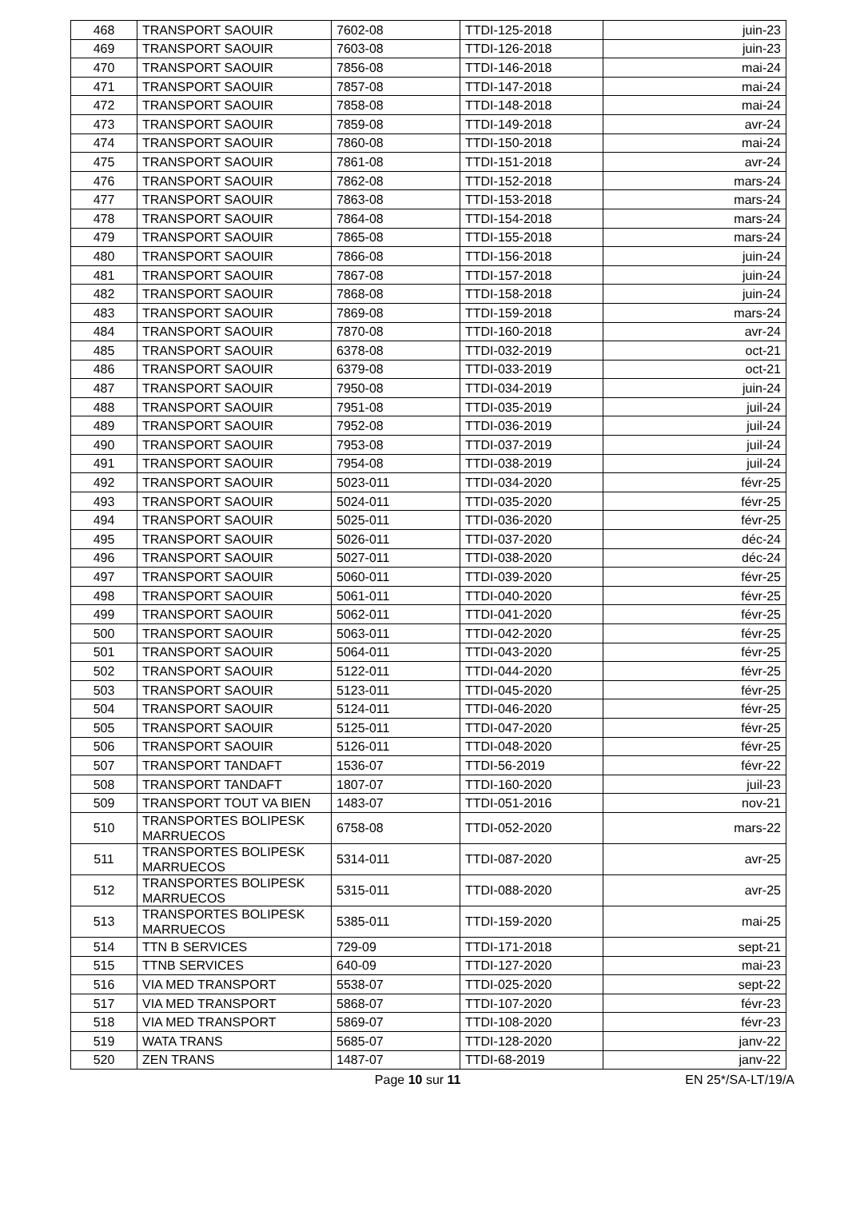| 468 | TRANSPORT SAOUIR | 7602-08 | TTDI-125-2018 | juin-23 |
| 469 | TRANSPORT SAOUIR | 7603-08 | TTDI-126-2018 | juin-23 |
| 470 | TRANSPORT SAOUIR | 7856-08 | TTDI-146-2018 | mai-24 |
| 471 | TRANSPORT SAOUIR | 7857-08 | TTDI-147-2018 | mai-24 |
| 472 | TRANSPORT SAOUIR | 7858-08 | TTDI-148-2018 | mai-24 |
| 473 | TRANSPORT SAOUIR | 7859-08 | TTDI-149-2018 | avr-24 |
| 474 | TRANSPORT SAOUIR | 7860-08 | TTDI-150-2018 | mai-24 |
| 475 | TRANSPORT SAOUIR | 7861-08 | TTDI-151-2018 | avr-24 |
| 476 | TRANSPORT SAOUIR | 7862-08 | TTDI-152-2018 | mars-24 |
| 477 | TRANSPORT SAOUIR | 7863-08 | TTDI-153-2018 | mars-24 |
| 478 | TRANSPORT SAOUIR | 7864-08 | TTDI-154-2018 | mars-24 |
| 479 | TRANSPORT SAOUIR | 7865-08 | TTDI-155-2018 | mars-24 |
| 480 | TRANSPORT SAOUIR | 7866-08 | TTDI-156-2018 | juin-24 |
| 481 | TRANSPORT SAOUIR | 7867-08 | TTDI-157-2018 | juin-24 |
| 482 | TRANSPORT SAOUIR | 7868-08 | TTDI-158-2018 | juin-24 |
| 483 | TRANSPORT SAOUIR | 7869-08 | TTDI-159-2018 | mars-24 |
| 484 | TRANSPORT SAOUIR | 7870-08 | TTDI-160-2018 | avr-24 |
| 485 | TRANSPORT SAOUIR | 6378-08 | TTDI-032-2019 | oct-21 |
| 486 | TRANSPORT SAOUIR | 6379-08 | TTDI-033-2019 | oct-21 |
| 487 | TRANSPORT SAOUIR | 7950-08 | TTDI-034-2019 | juin-24 |
| 488 | TRANSPORT SAOUIR | 7951-08 | TTDI-035-2019 | juil-24 |
| 489 | TRANSPORT SAOUIR | 7952-08 | TTDI-036-2019 | juil-24 |
| 490 | TRANSPORT SAOUIR | 7953-08 | TTDI-037-2019 | juil-24 |
| 491 | TRANSPORT SAOUIR | 7954-08 | TTDI-038-2019 | juil-24 |
| 492 | TRANSPORT SAOUIR | 5023-011 | TTDI-034-2020 | févr-25 |
| 493 | TRANSPORT SAOUIR | 5024-011 | TTDI-035-2020 | févr-25 |
| 494 | TRANSPORT SAOUIR | 5025-011 | TTDI-036-2020 | févr-25 |
| 495 | TRANSPORT SAOUIR | 5026-011 | TTDI-037-2020 | déc-24 |
| 496 | TRANSPORT SAOUIR | 5027-011 | TTDI-038-2020 | déc-24 |
| 497 | TRANSPORT SAOUIR | 5060-011 | TTDI-039-2020 | févr-25 |
| 498 | TRANSPORT SAOUIR | 5061-011 | TTDI-040-2020 | févr-25 |
| 499 | TRANSPORT SAOUIR | 5062-011 | TTDI-041-2020 | févr-25 |
| 500 | TRANSPORT SAOUIR | 5063-011 | TTDI-042-2020 | févr-25 |
| 501 | TRANSPORT SAOUIR | 5064-011 | TTDI-043-2020 | févr-25 |
| 502 | TRANSPORT SAOUIR | 5122-011 | TTDI-044-2020 | févr-25 |
| 503 | TRANSPORT SAOUIR | 5123-011 | TTDI-045-2020 | févr-25 |
| 504 | TRANSPORT SAOUIR | 5124-011 | TTDI-046-2020 | févr-25 |
| 505 | TRANSPORT SAOUIR | 5125-011 | TTDI-047-2020 | févr-25 |
| 506 | TRANSPORT SAOUIR | 5126-011 | TTDI-048-2020 | févr-25 |
| 507 | TRANSPORT TANDAFT | 1536-07 | TTDI-56-2019 | févr-22 |
| 508 | TRANSPORT TANDAFT | 1807-07 | TTDI-160-2020 | juil-23 |
| 509 | TRANSPORT TOUT VA BIEN | 1483-07 | TTDI-051-2016 | nov-21 |
| 510 | TRANSPORTES BOLIPESK MARRUECOS | 6758-08 | TTDI-052-2020 | mars-22 |
| 511 | TRANSPORTES BOLIPESK MARRUECOS | 5314-011 | TTDI-087-2020 | avr-25 |
| 512 | TRANSPORTES BOLIPESK MARRUECOS | 5315-011 | TTDI-088-2020 | avr-25 |
| 513 | TRANSPORTES BOLIPESK MARRUECOS | 5385-011 | TTDI-159-2020 | mai-25 |
| 514 | TTN B SERVICES | 729-09 | TTDI-171-2018 | sept-21 |
| 515 | TTNB SERVICES | 640-09 | TTDI-127-2020 | mai-23 |
| 516 | VIA MED TRANSPORT | 5538-07 | TTDI-025-2020 | sept-22 |
| 517 | VIA MED TRANSPORT | 5868-07 | TTDI-107-2020 | févr-23 |
| 518 | VIA MED TRANSPORT | 5869-07 | TTDI-108-2020 | févr-23 |
| 519 | WATA TRANS | 5685-07 | TTDI-128-2020 | janv-22 |
| 520 | ZEN TRANS | 1487-07 | TTDI-68-2019 | janv-22 |
Page 10 sur 11 EN 25*/SA-LT/19/A